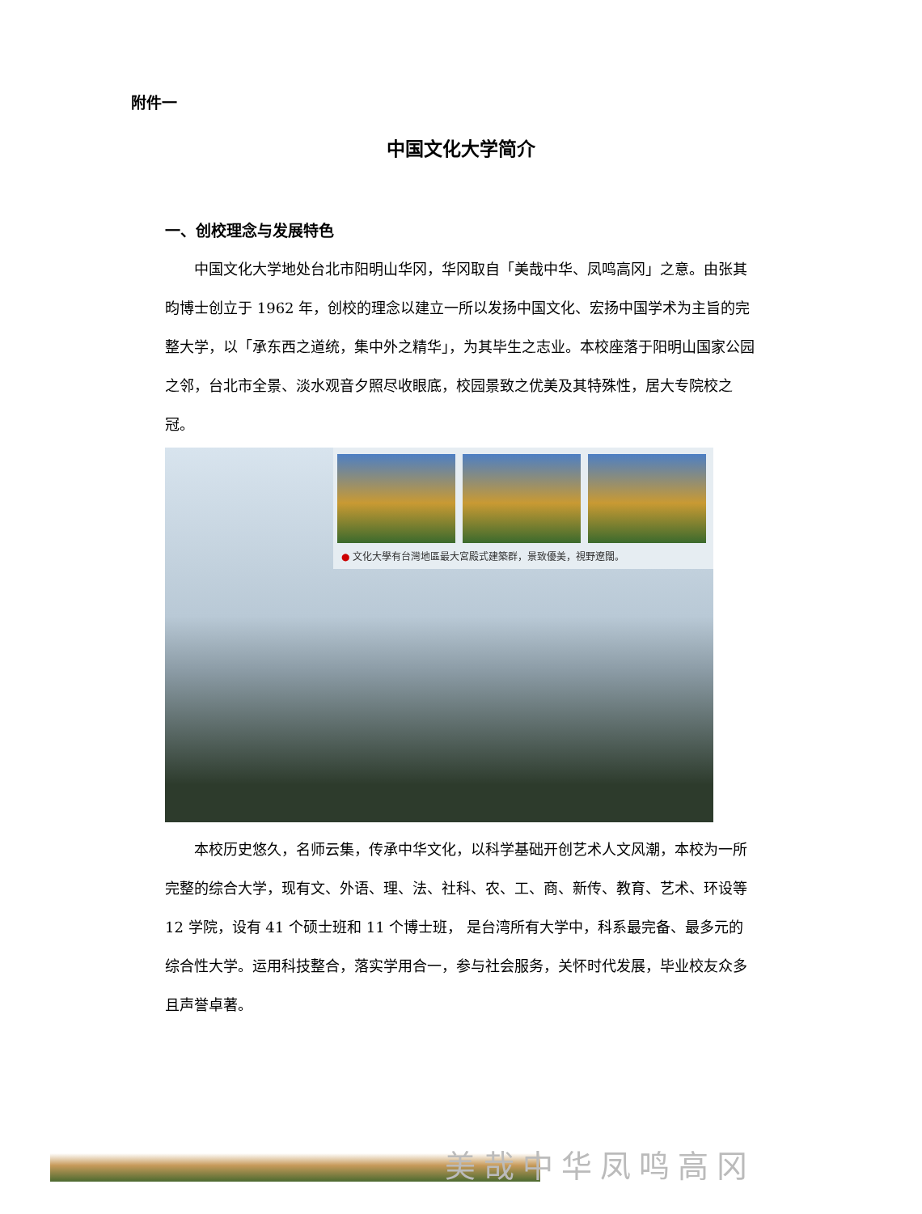附件一
中国文化大学简介
一、创校理念与发展特色
中国文化大学地处台北市阳明山华冈，华冈取自「美哉中华、凤鸣高冈」之意。由张其昀博士创立于 1962 年，创校的理念以建立一所以发扬中国文化、宏扬中国学术为主旨的完整大学，以「承东西之道统，集中外之精华」，为其毕生之志业。本校座落于阳明山国家公园之邻，台北市全景、淡水观音夕照尽收眼底，校园景致之优美及其特殊性，居大专院校之冠。
● 文化大學有台灣地區最大宮殿式建築群，景致優美，視野遼闊。
本校历史悠久，名师云集，传承中华文化，以科学基础开创艺术人文风潮，本校为一所完整的综合大学，现有文、外语、理、法、社科、农、工、商、新传、教育、艺术、环设等 12 学院，设有 41 个硕士班和 11 个博士班， 是台湾所有大学中，科系最完备、最多元的综合性大学。运用科技整合，落实学用合一，参与社会服务，关怀时代发展，毕业校友众多且声誉卓著。
美哉中华凤鸣高冈